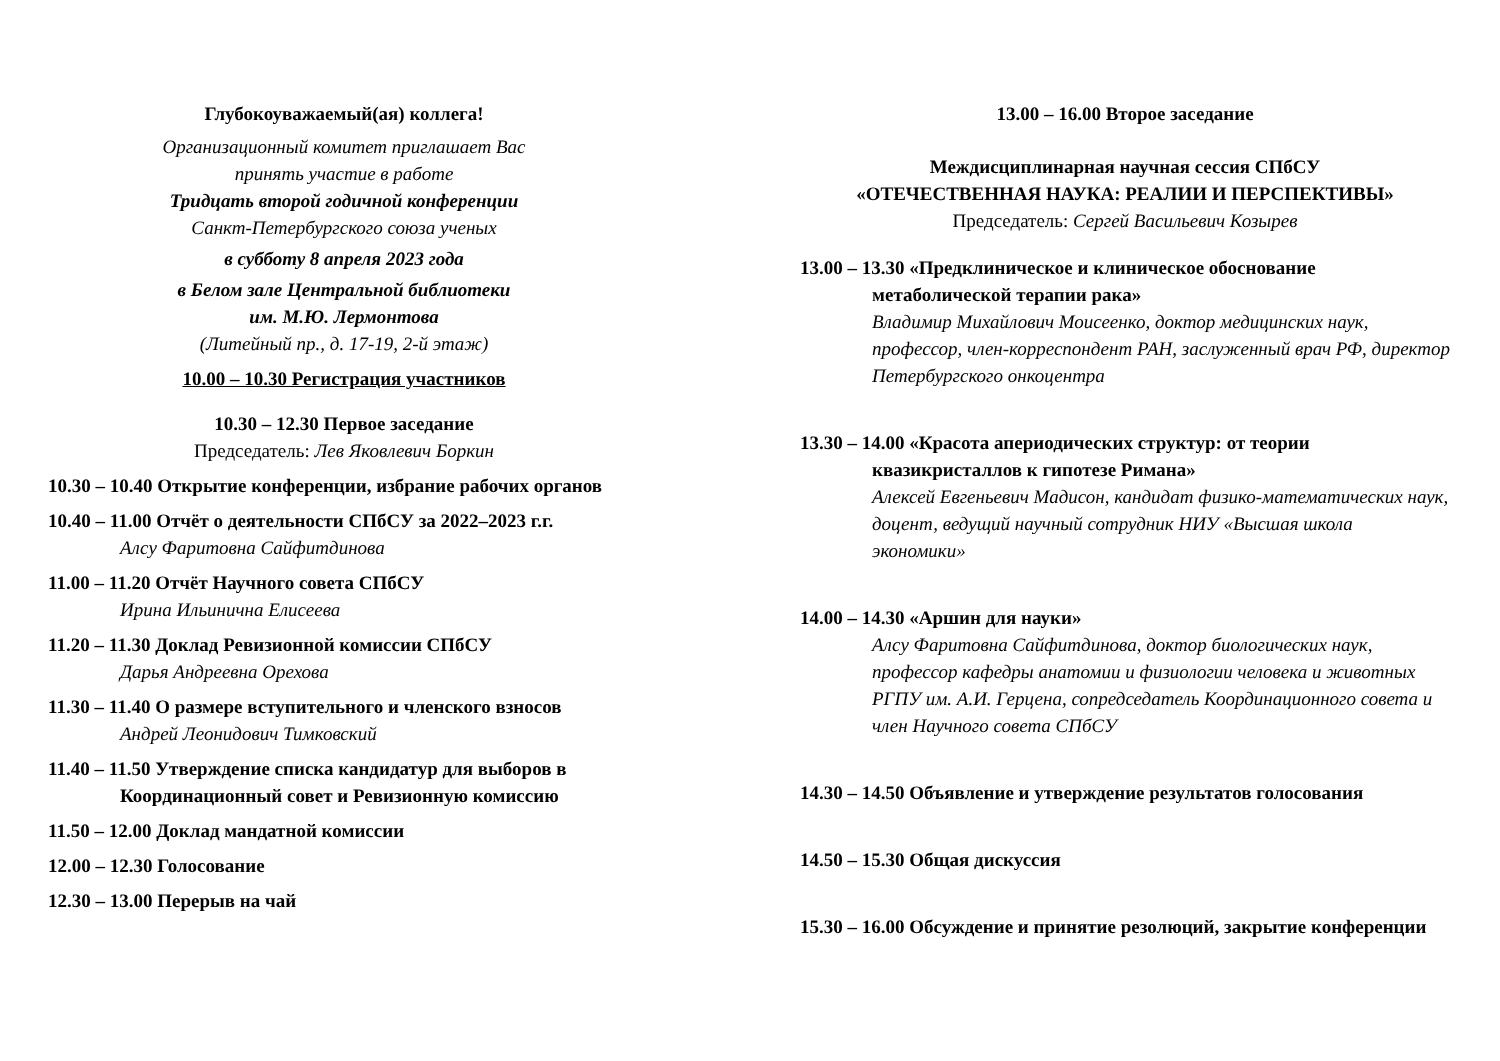Глубокоуважаемый(ая) коллега!
Организационный комитет приглашает Вас
принять участие в работе
Тридцать второй годичной конференции
Санкт-Петербургского союза ученых
в субботу 8 апреля 2023 года
в Белом зале Центральной библиотеки
им. М.Ю. Лермонтова
(Литейный пр., д. 17-19, 2-й этаж)
10.00 – 10.30 Регистрация участников
10.30 – 12.30 Первое заседание
Председатель: Лев Яковлевич Боркин
10.30 – 10.40 Открытие конференции, избрание рабочих органов
10.40 – 11.00 Отчёт о деятельности СПбСУ за 2022–2023 г.г.
Алсу Фаритовна Сайфитдинова
11.00 – 11.20 Отчёт Научного совета СПбСУ
Ирина Ильинична Елисеева
11.20 – 11.30 Доклад Ревизионной комиссии СПбСУ
Дарья Андреевна Орехова
11.30 – 11.40 О размере вступительного и членского взносов
Андрей Леонидович Тимковский
11.40 – 11.50 Утверждение списка кандидатур для выборов в Координационный совет и Ревизионную комиссию
11.50 – 12.00 Доклад мандатной комиссии
12.00 – 12.30 Голосование
12.30 – 13.00 Перерыв на чай
13.00 – 16.00 Второе заседание
Междисциплинарная научная сессия СПбСУ
«ОТЕЧЕСТВЕННАЯ НАУКА: РЕАЛИИ И ПЕРСПЕКТИВЫ»
Председатель: Сергей Васильевич Козырев
13.00 – 13.30 «Предклиническое и клиническое обоснование метаболической терапии рака»
Владимир Михайлович Моисеенко, доктор медицинских наук, профессор, член-корреспондент РАН, заслуженный врач РФ, директор Петербургского онкоцентра
13.30 – 14.00 «Красота апериодических структур: от теории квазикристаллов к гипотезе Римана»
Алексей Евгеньевич Мадисон, кандидат физико-математических наук, доцент, ведущий научный сотрудник НИУ «Высшая школа экономики»
14.00 – 14.30 «Аршин для науки»
Алсу Фаритовна Сайфитдинова, доктор биологических наук, профессор кафедры анатомии и физиологии человека и животных РГПУ им. А.И. Герцена, сопредседатель Координационного совета и член Научного совета СПбСУ
14.30 – 14.50 Объявление и утверждение результатов голосования
14.50 – 15.30 Общая дискуссия
15.30 – 16.00 Обсуждение и принятие резолюций, закрытие конференции